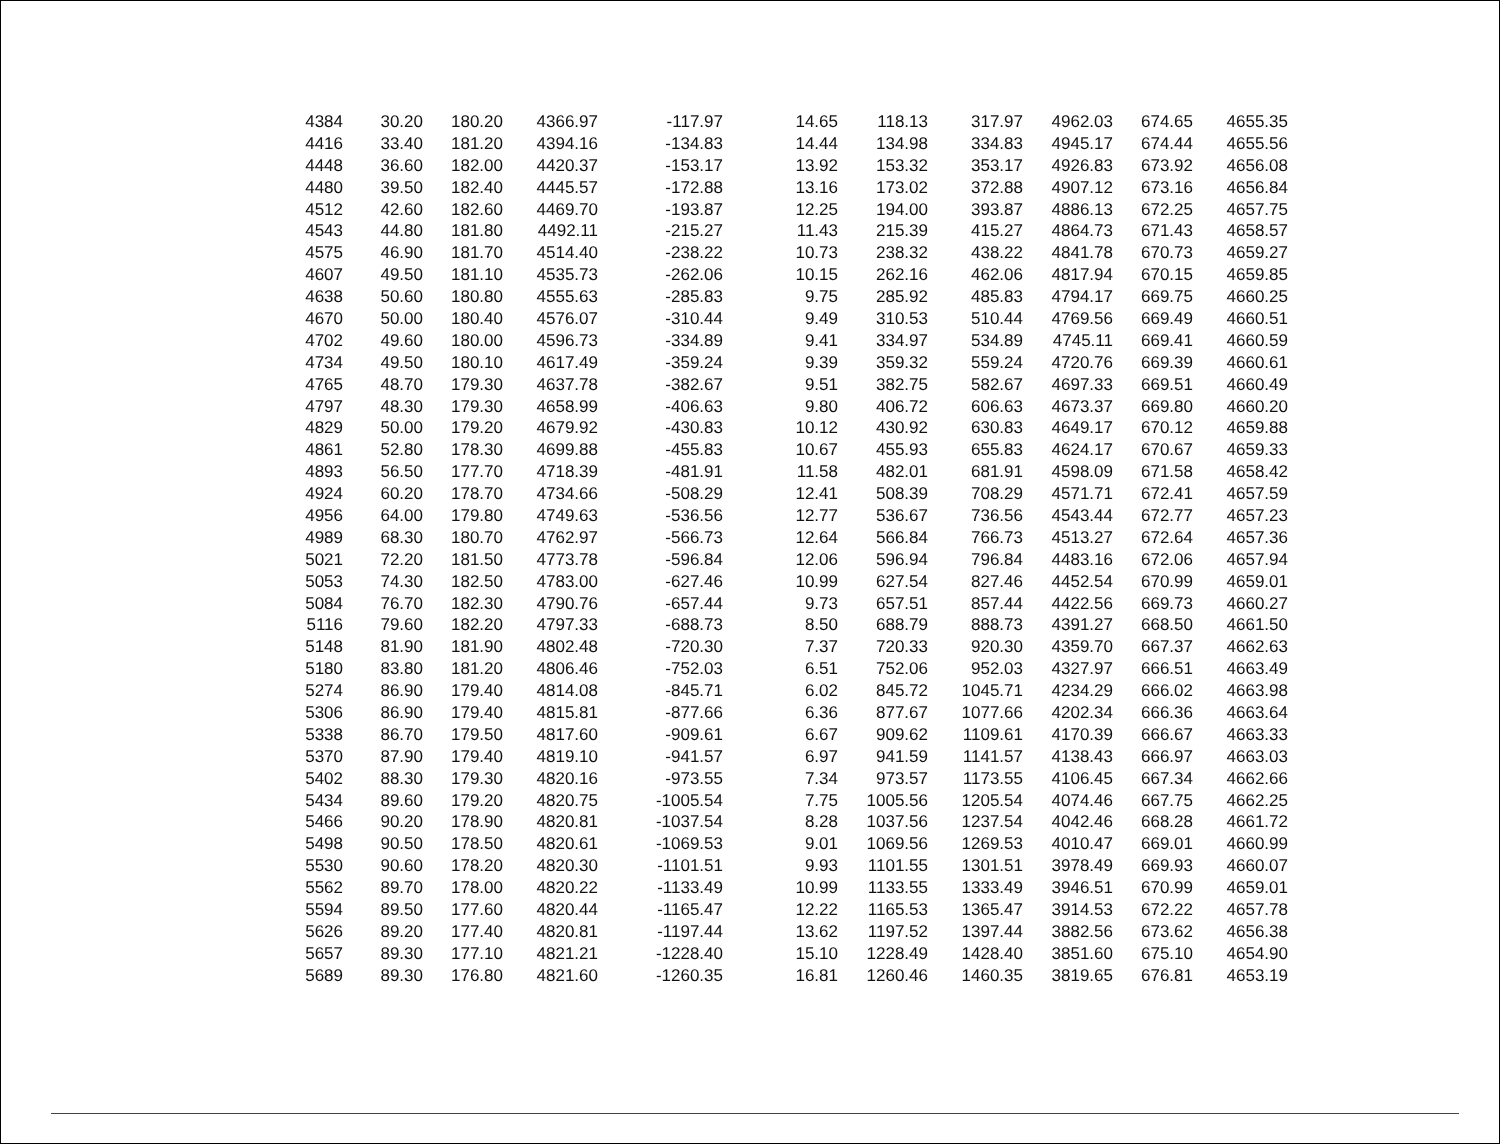| 4384 | 30.20 | 180.20 | 4366.97 | -117.97 | 14.65 | 118.13 | 317.97 | 4962.03 | 674.65 | 4655.35 |
| 4416 | 33.40 | 181.20 | 4394.16 | -134.83 | 14.44 | 134.98 | 334.83 | 4945.17 | 674.44 | 4655.56 |
| 4448 | 36.60 | 182.00 | 4420.37 | -153.17 | 13.92 | 153.32 | 353.17 | 4926.83 | 673.92 | 4656.08 |
| 4480 | 39.50 | 182.40 | 4445.57 | -172.88 | 13.16 | 173.02 | 372.88 | 4907.12 | 673.16 | 4656.84 |
| 4512 | 42.60 | 182.60 | 4469.70 | -193.87 | 12.25 | 194.00 | 393.87 | 4886.13 | 672.25 | 4657.75 |
| 4543 | 44.80 | 181.80 | 4492.11 | -215.27 | 11.43 | 215.39 | 415.27 | 4864.73 | 671.43 | 4658.57 |
| 4575 | 46.90 | 181.70 | 4514.40 | -238.22 | 10.73 | 238.32 | 438.22 | 4841.78 | 670.73 | 4659.27 |
| 4607 | 49.50 | 181.10 | 4535.73 | -262.06 | 10.15 | 262.16 | 462.06 | 4817.94 | 670.15 | 4659.85 |
| 4638 | 50.60 | 180.80 | 4555.63 | -285.83 | 9.75 | 285.92 | 485.83 | 4794.17 | 669.75 | 4660.25 |
| 4670 | 50.00 | 180.40 | 4576.07 | -310.44 | 9.49 | 310.53 | 510.44 | 4769.56 | 669.49 | 4660.51 |
| 4702 | 49.60 | 180.00 | 4596.73 | -334.89 | 9.41 | 334.97 | 534.89 | 4745.11 | 669.41 | 4660.59 |
| 4734 | 49.50 | 180.10 | 4617.49 | -359.24 | 9.39 | 359.32 | 559.24 | 4720.76 | 669.39 | 4660.61 |
| 4765 | 48.70 | 179.30 | 4637.78 | -382.67 | 9.51 | 382.75 | 582.67 | 4697.33 | 669.51 | 4660.49 |
| 4797 | 48.30 | 179.30 | 4658.99 | -406.63 | 9.80 | 406.72 | 606.63 | 4673.37 | 669.80 | 4660.20 |
| 4829 | 50.00 | 179.20 | 4679.92 | -430.83 | 10.12 | 430.92 | 630.83 | 4649.17 | 670.12 | 4659.88 |
| 4861 | 52.80 | 178.30 | 4699.88 | -455.83 | 10.67 | 455.93 | 655.83 | 4624.17 | 670.67 | 4659.33 |
| 4893 | 56.50 | 177.70 | 4718.39 | -481.91 | 11.58 | 482.01 | 681.91 | 4598.09 | 671.58 | 4658.42 |
| 4924 | 60.20 | 178.70 | 4734.66 | -508.29 | 12.41 | 508.39 | 708.29 | 4571.71 | 672.41 | 4657.59 |
| 4956 | 64.00 | 179.80 | 4749.63 | -536.56 | 12.77 | 536.67 | 736.56 | 4543.44 | 672.77 | 4657.23 |
| 4989 | 68.30 | 180.70 | 4762.97 | -566.73 | 12.64 | 566.84 | 766.73 | 4513.27 | 672.64 | 4657.36 |
| 5021 | 72.20 | 181.50 | 4773.78 | -596.84 | 12.06 | 596.94 | 796.84 | 4483.16 | 672.06 | 4657.94 |
| 5053 | 74.30 | 182.50 | 4783.00 | -627.46 | 10.99 | 627.54 | 827.46 | 4452.54 | 670.99 | 4659.01 |
| 5084 | 76.70 | 182.30 | 4790.76 | -657.44 | 9.73 | 657.51 | 857.44 | 4422.56 | 669.73 | 4660.27 |
| 5116 | 79.60 | 182.20 | 4797.33 | -688.73 | 8.50 | 688.79 | 888.73 | 4391.27 | 668.50 | 4661.50 |
| 5148 | 81.90 | 181.90 | 4802.48 | -720.30 | 7.37 | 720.33 | 920.30 | 4359.70 | 667.37 | 4662.63 |
| 5180 | 83.80 | 181.20 | 4806.46 | -752.03 | 6.51 | 752.06 | 952.03 | 4327.97 | 666.51 | 4663.49 |
| 5274 | 86.90 | 179.40 | 4814.08 | -845.71 | 6.02 | 845.72 | 1045.71 | 4234.29 | 666.02 | 4663.98 |
| 5306 | 86.90 | 179.40 | 4815.81 | -877.66 | 6.36 | 877.67 | 1077.66 | 4202.34 | 666.36 | 4663.64 |
| 5338 | 86.70 | 179.50 | 4817.60 | -909.61 | 6.67 | 909.62 | 1109.61 | 4170.39 | 666.67 | 4663.33 |
| 5370 | 87.90 | 179.40 | 4819.10 | -941.57 | 6.97 | 941.59 | 1141.57 | 4138.43 | 666.97 | 4663.03 |
| 5402 | 88.30 | 179.30 | 4820.16 | -973.55 | 7.34 | 973.57 | 1173.55 | 4106.45 | 667.34 | 4662.66 |
| 5434 | 89.60 | 179.20 | 4820.75 | -1005.54 | 7.75 | 1005.56 | 1205.54 | 4074.46 | 667.75 | 4662.25 |
| 5466 | 90.20 | 178.90 | 4820.81 | -1037.54 | 8.28 | 1037.56 | 1237.54 | 4042.46 | 668.28 | 4661.72 |
| 5498 | 90.50 | 178.50 | 4820.61 | -1069.53 | 9.01 | 1069.56 | 1269.53 | 4010.47 | 669.01 | 4660.99 |
| 5530 | 90.60 | 178.20 | 4820.30 | -1101.51 | 9.93 | 1101.55 | 1301.51 | 3978.49 | 669.93 | 4660.07 |
| 5562 | 89.70 | 178.00 | 4820.22 | -1133.49 | 10.99 | 1133.55 | 1333.49 | 3946.51 | 670.99 | 4659.01 |
| 5594 | 89.50 | 177.60 | 4820.44 | -1165.47 | 12.22 | 1165.53 | 1365.47 | 3914.53 | 672.22 | 4657.78 |
| 5626 | 89.20 | 177.40 | 4820.81 | -1197.44 | 13.62 | 1197.52 | 1397.44 | 3882.56 | 673.62 | 4656.38 |
| 5657 | 89.30 | 177.10 | 4821.21 | -1228.40 | 15.10 | 1228.49 | 1428.40 | 3851.60 | 675.10 | 4654.90 |
| 5689 | 89.30 | 176.80 | 4821.60 | -1260.35 | 16.81 | 1260.46 | 1460.35 | 3819.65 | 676.81 | 4653.19 |